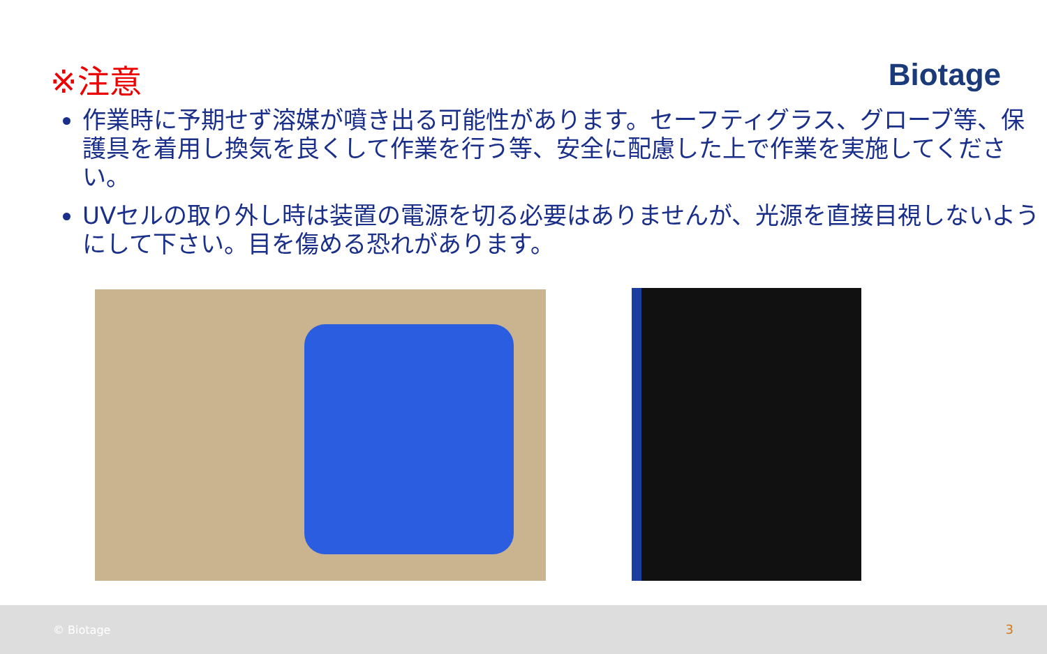※注意 Biotage
作業時に予期せず溶媒が噴き出る可能性があります。セーフティグラス、グローブ等、保護具を着用し換気を良くして作業を行う等、安全に配慮した上で作業を実施してください。
UVセルの取り外し時は装置の電源を切る必要はありませんが、光源を直接目視しないようにして下さい。目を傷める恐れがあります。
© Biotage 3